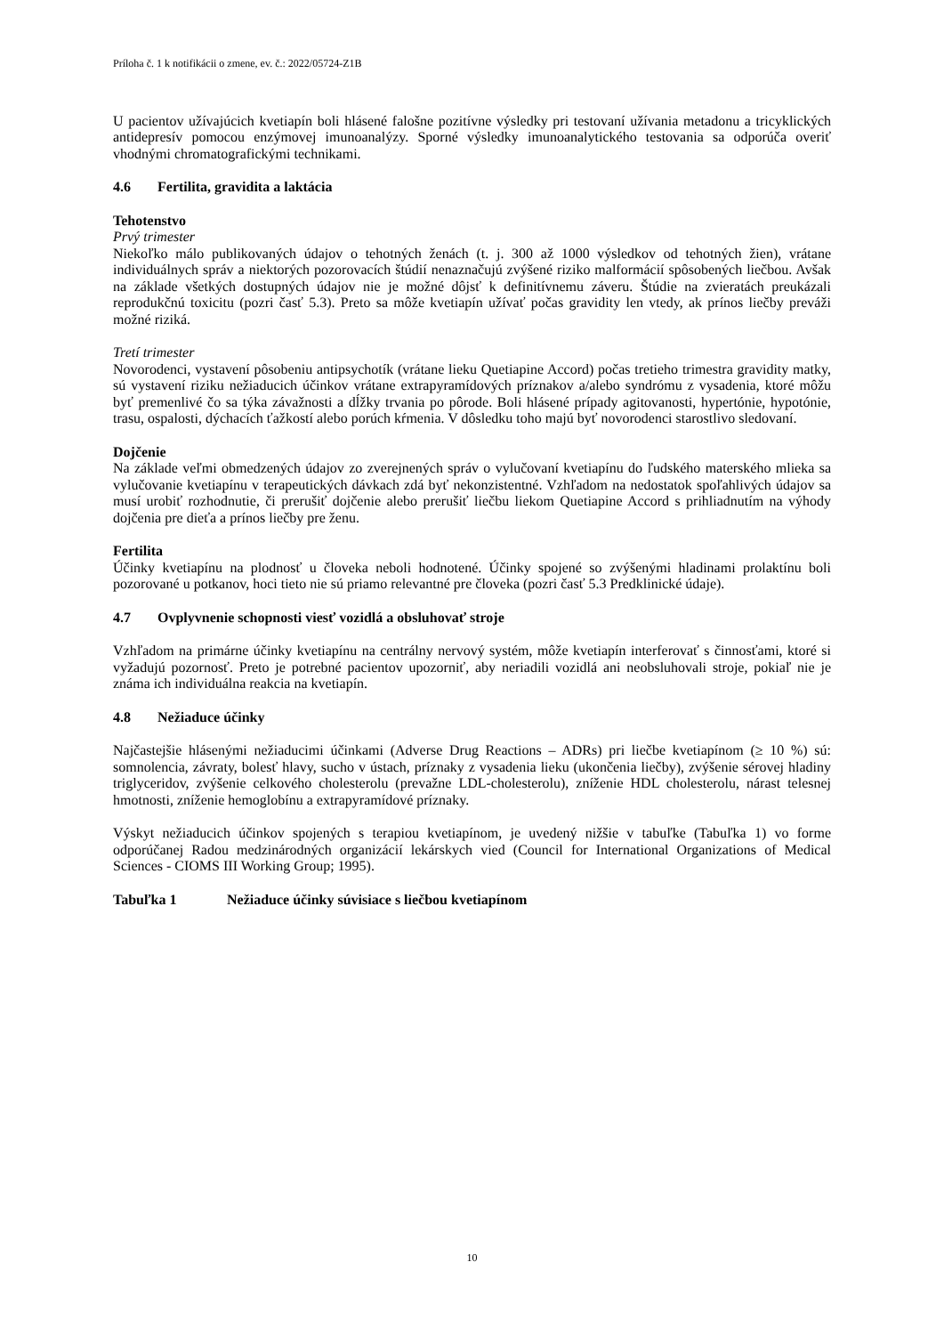Príloha č. 1 k notifikácii o zmene, ev. č.: 2022/05724-Z1B
U pacientov užívajúcich kvetiapín boli hlásené falošne pozitívne výsledky pri testovaní užívania metadonu a tricyklických antidepresív pomocou enzýmovej imunoanalýzy. Sporné výsledky imunoanalytického testovania sa odporúča overiť vhodnými chromatografickými technikami.
4.6 Fertilita, gravidita a laktácia
Tehotenstvo
Prvý trimester
Niekoľko málo publikovaných údajov o tehotných ženách (t. j. 300 až 1000 výsledkov od tehotných žien), vrátane individuálnych správ a niektorých pozorovacích štúdií nenaznačujú zvýšené riziko malformácií spôsobených liečbou. Avšak na základe všetkých dostupných údajov nie je možné dôjsť k definitívnemu záveru. Štúdie na zvieratách preukázali reprodukčnú toxicitu (pozri časť 5.3). Preto sa môže kvetiapín užívať počas gravidity len vtedy, ak prínos liečby preváži možné riziká.
Tretí trimester
Novorodenci, vystavení pôsobeniu antipsychotík (vrátane lieku Quetiapine Accord) počas tretieho trimestra gravidity matky, sú vystavení riziku nežiaducich účinkov vrátane extrapyramídových príznakov a/alebo syndrómu z vysadenia, ktoré môžu byť premenlivé čo sa týka závažnosti a dĺžky trvania po pôrode. Boli hlásené prípady agitovanosti, hypertónie, hypotónie, trasu, ospalosti, dýchacích ťažkostí alebo porúch kŕmenia. V dôsledku toho majú byť novorodenci starostlivo sledovaní.
Dojčenie
Na základe veľmi obmedzených údajov zo zverejnených správ o vylučovaní kvetiapínu do ľudského materského mlieka sa vylučovanie kvetiapínu v terapeutických dávkach zdá byť nekonzistentné. Vzhľadom na nedostatok spoľahlivých údajov sa musí urobiť rozhodnutie, či prerušiť dojčenie alebo prerušiť liečbu liekom Quetiapine Accord s prihliadnutím na výhody dojčenia pre dieťa a prínos liečby pre ženu.
Fertilita
Účinky kvetiapínu na plodnosť u človeka neboli hodnotené. Účinky spojené so zvýšenými hladinami prolaktínu boli pozorované u potkanov, hoci tieto nie sú priamo relevantné pre človeka (pozri časť 5.3 Predklinické údaje).
4.7 Ovplyvnenie schopnosti viesť vozidlá a obsluhovať stroje
Vzhľadom na primárne účinky kvetiapínu na centrálny nervový systém, môže kvetiapín interferovať s činnosťami, ktoré si vyžadujú pozornosť. Preto je potrebné pacientov upozorniť, aby neriadili vozidlá ani neobsluhovali stroje, pokiaľ nie je známa ich individuálna reakcia na kvetiapín.
4.8 Nežiaduce účinky
Najčastejšie hlásenými nežiaducimi účinkami (Adverse Drug Reactions – ADRs) pri liečbe kvetiapínom (≥ 10 %) sú: somnolencia, závraty, bolesť hlavy, sucho v ústach, príznaky z vysadenia lieku (ukončenia liečby), zvýšenie sérovej hladiny triglyceridov, zvýšenie celkového cholesterolu (prevažne LDL-cholesterolu), zníženie HDL cholesterolu, nárast telesnej hmotnosti, zníženie hemoglobínu a extrapyramídové príznaky.
Výskyt nežiaducich účinkov spojených s terapiou kvetiapínom, je uvedený nižšie v tabuľke (Tabuľka 1) vo forme odporúčanej Radou medzinárodných organizácií lekárskych vied (Council for International Organizations of Medical Sciences - CIOMS III Working Group; 1995).
Tabuľka 1 Nežiaduce účinky súvisiace s liečbou kvetiapínom
10